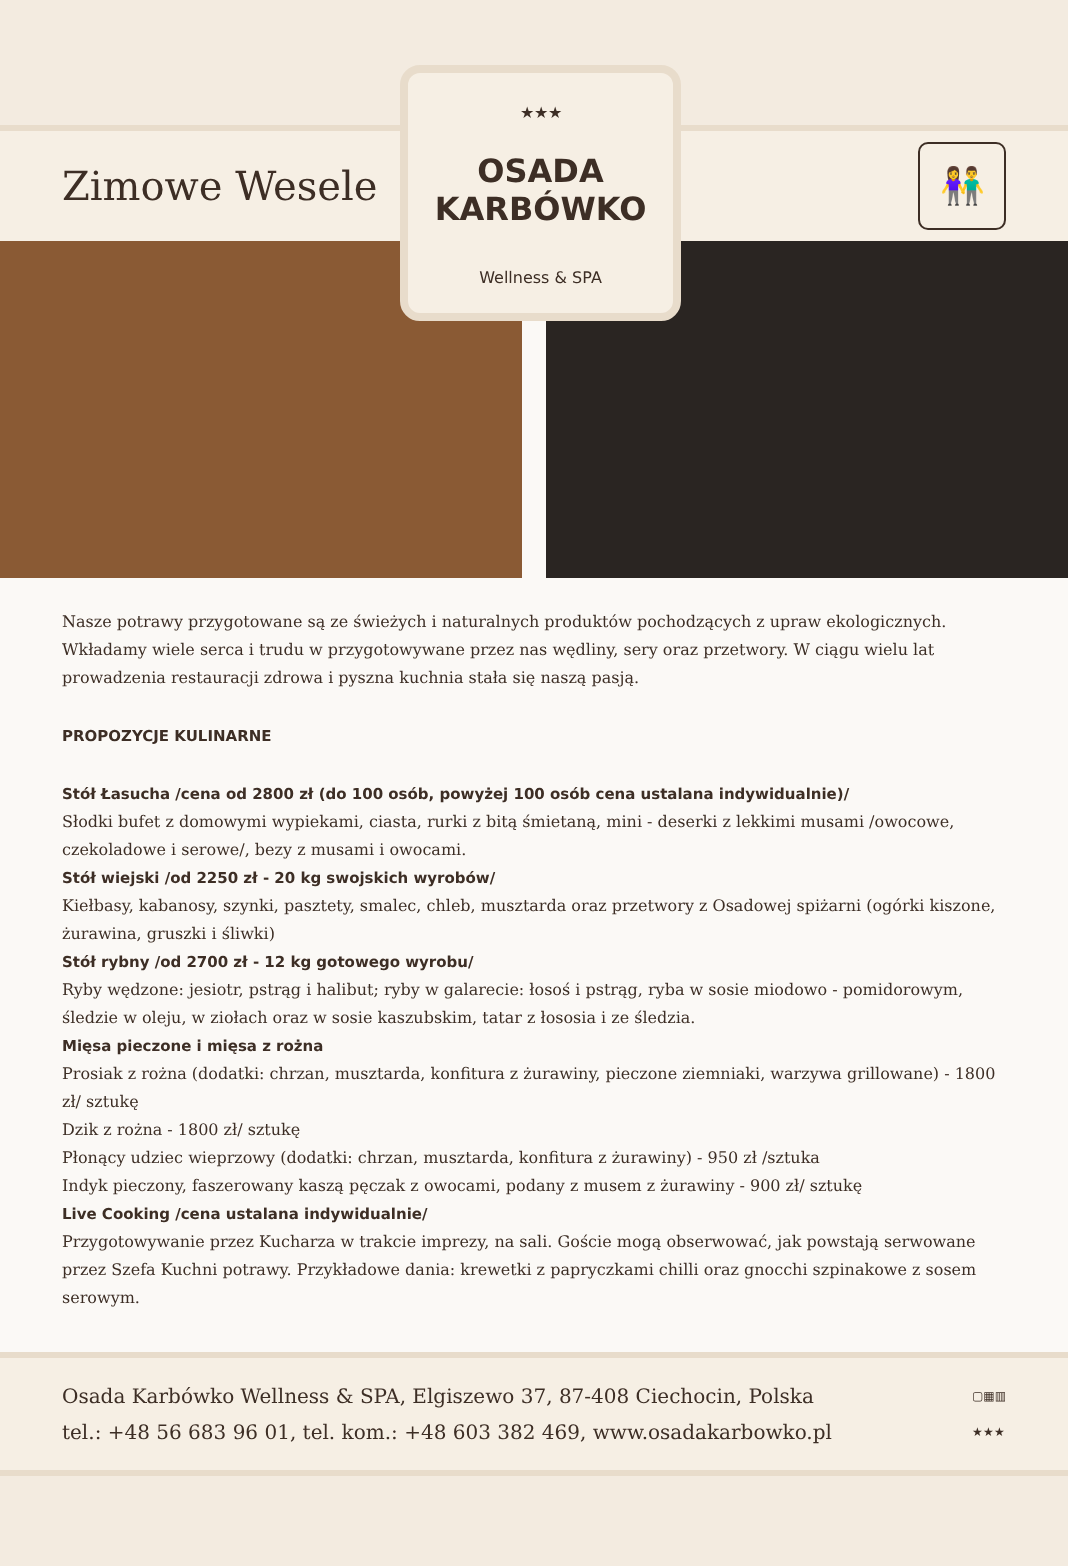★★★
OSADA
KARBÓWKO
Wellness & SPA
Zimowe Wesele
👫
Nasze potrawy przygotowane są ze świeżych i naturalnych produktów pochodzących z upraw ekologicznych. Wkładamy wiele serca i trudu w przygotowywane przez nas wędliny, sery oraz przetwory. W ciągu wielu lat prowadzenia restauracji zdrowa i pyszna kuchnia stała się naszą pasją.
PROPOZYCJE KULINARNE
Stół Łasucha /cena od 2800 zł (do 100 osób, powyżej 100 osób cena ustalana indywidualnie)/
Słodki bufet z domowymi wypiekami, ciasta, rurki z bitą śmietaną, mini - deserki z lekkimi musami /owocowe, czekoladowe i serowe/, bezy z musami i owocami.
Stół wiejski /od 2250 zł - 20 kg swojskich wyrobów/
Kiełbasy, kabanosy, szynki, pasztety, smalec, chleb, musztarda oraz przetwory z Osadowej spiżarni (ogórki kiszone, żurawina, gruszki i śliwki)
Stół rybny /od 2700 zł - 12 kg gotowego wyrobu/
Ryby wędzone: jesiotr, pstrąg i halibut; ryby w galarecie: łosoś i pstrąg, ryba w sosie miodowo - pomidorowym, śledzie w oleju, w ziołach oraz w sosie kaszubskim, tatar z łososia i ze śledzia.
Mięsa pieczone i mięsa z rożna
Prosiak z rożna (dodatki: chrzan, musztarda, konfitura z żurawiny, pieczone ziemniaki, warzywa grillowane) - 1800 zł/ sztukę
Dzik z rożna - 1800 zł/ sztukę
Płonący udziec wieprzowy (dodatki: chrzan, musztarda, konfitura z żurawiny) - 950 zł /sztuka
Indyk pieczony, faszerowany kaszą pęczak z owocami, podany z musem z żurawiny - 900 zł/ sztukę
Live Cooking /cena ustalana indywidualnie/
Przygotowywanie przez Kucharza w trakcie imprezy, na sali. Goście mogą obserwować, jak powstają serwowane przez Szefa Kuchni potrawy. Przykładowe dania: krewetki z papryczkami chilli oraz gnocchi szpinakowe z sosem serowym.
Osada Karbówko Wellness & SPA, Elgiszewo 37, 87-408 Ciechocin, Polska
tel.: +48 56 683 96 01, tel. kom.: +48 603 382 469, www.osadakarbowko.pl
▢▦▥
★★★